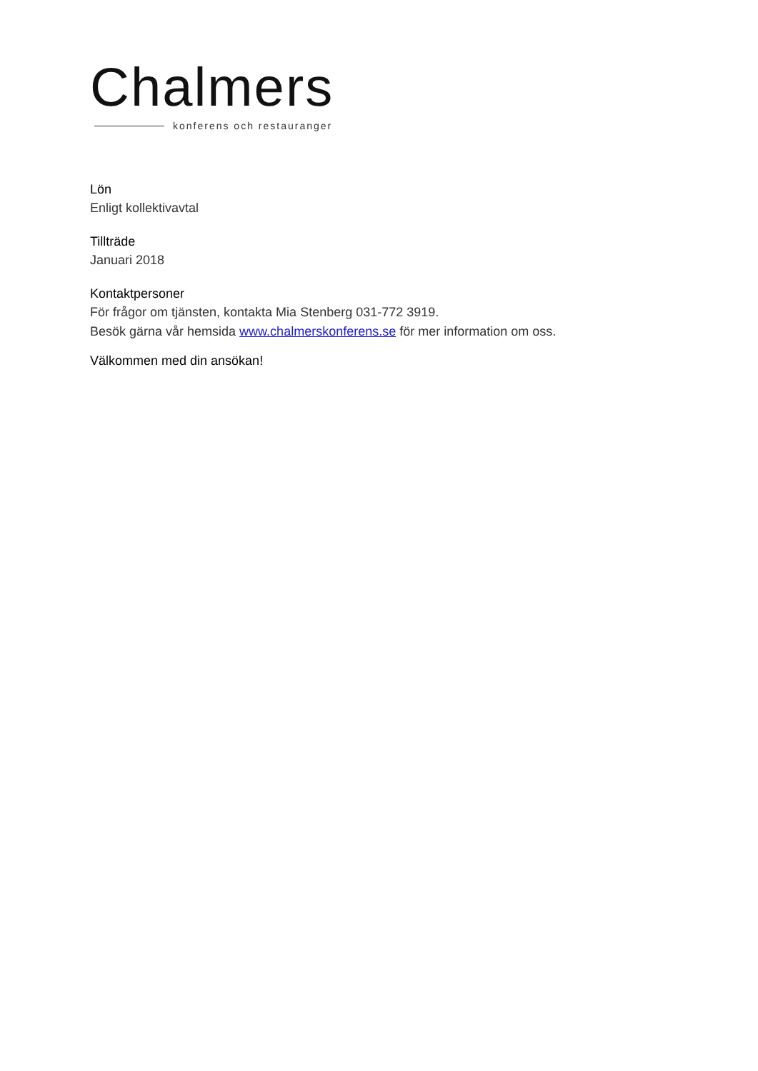Chalmers
konferens och restauranger
Lön
Enligt kollektivavtal
Tillträde
Januari 2018
Kontaktpersoner
För frågor om tjänsten, kontakta Mia Stenberg 031-772 3919.
Besök gärna vår hemsida www.chalmerskonferens.se för mer information om oss.
Välkommen med din ansökan!